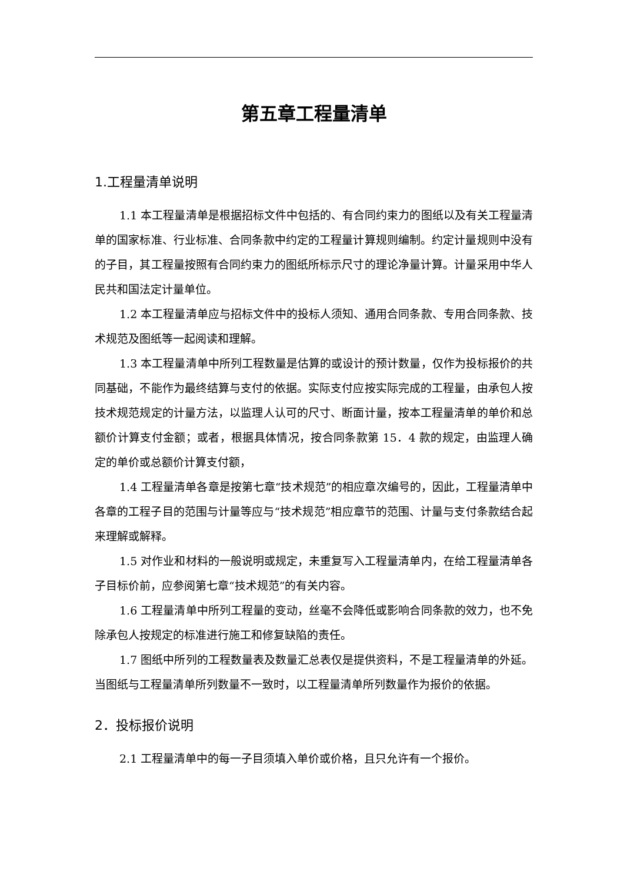第五章工程量清单
1.工程量清单说明
1.1 本工程量清单是根据招标文件中包括的、有合同约束力的图纸以及有关工程量清单的国家标准、行业标准、合同条款中约定的工程量计算规则编制。约定计量规则中没有的子目，其工程量按照有合同约束力的图纸所标示尺寸的理论净量计算。计量采用中华人民共和国法定计量单位。
1.2 本工程量清单应与招标文件中的投标人须知、通用合同条款、专用合同条款、技术规范及图纸等一起阅读和理解。
1.3 本工程量清单中所列工程数量是估算的或设计的预计数量，仅作为投标报价的共同基础，不能作为最终结算与支付的依据。实际支付应按实际完成的工程量，由承包人按技术规范规定的计量方法，以监理人认可的尺寸、断面计量，按本工程量清单的单价和总额价计算支付金额；或者，根据具体情况，按合同条款第 15．4 款的规定，由监理人确定的单价或总额价计算支付额，
1.4 工程量清单各章是按第七章“技术规范”的相应章次编号的，因此，工程量清单中各章的工程子目的范围与计量等应与“技术规范”相应章节的范围、计量与支付条款结合起来理解或解释。
1.5 对作业和材料的一般说明或规定，未重复写入工程量清单内，在给工程量清单各子目标价前，应参阅第七章“技术规范”的有关内容。
1.6 工程量清单中所列工程量的变动，丝毫不会降低或影响合同条款的效力，也不免除承包人按规定的标准进行施工和修复缺陷的责任。
1.7 图纸中所列的工程数量表及数量汇总表仅是提供资料，不是工程量清单的外延。当图纸与工程量清单所列数量不一致时，以工程量清单所列数量作为报价的依据。
2．投标报价说明
2.1 工程量清单中的每一子目须填入单价或价格，且只允许有一个报价。